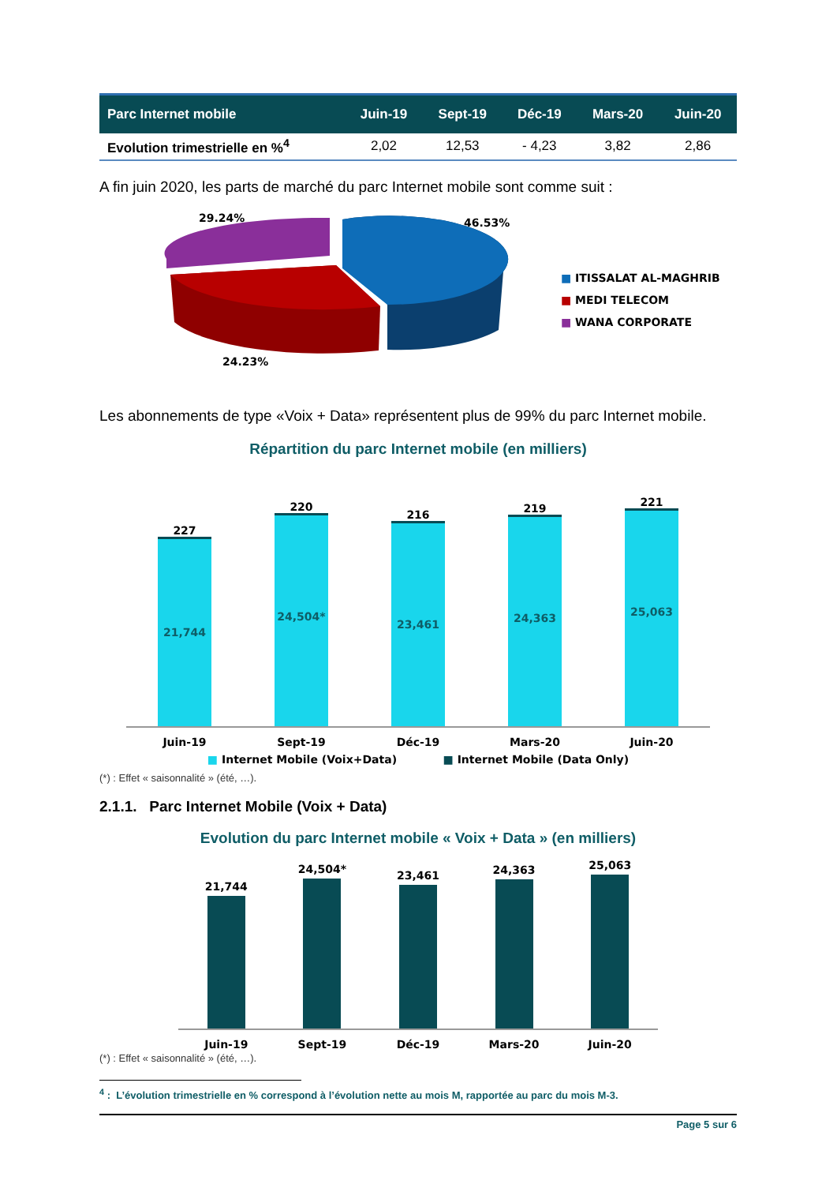| Parc Internet mobile | Juin-19 | Sept-19 | Déc-19 | Mars-20 | Juin-20 |
| --- | --- | --- | --- | --- | --- |
| Evolution trimestrielle en %<sup>4</sup> | 2,02 | 12,53 | - 4,23 | 3,82 | 2,86 |
A fin juin 2020, les parts de marché du parc Internet mobile sont comme suit :
29.24% 46.53%
24.23%
■ ITISSALAT AL-MAGHRIB
■ MEDI TELECOM
■ WANA CORPORATE
Les abonnements de type «Voix + Data» représentent plus de 99% du parc Internet mobile.
Répartition du parc Internet mobile (en milliers)
227
21,744
220
24,504*
216
23,461
219
24,363
221
25,063
Juin-19 Sept-19 Déc-19 Mars-20 Juin-20
■ Internet Mobile (Voix+Data) ■ Internet Mobile (Data Only)
(*) : Effet « saisonnalité » (été, …).
2.1.1. Parc Internet Mobile (Voix + Data)
Evolution du parc Internet mobile « Voix + Data » (en milliers)
21,744
24,504*
23,461
24,363
25,063
Juin-19 Sept-19 Déc-19 Mars-20 Juin-20
(*) : Effet « saisonnalité » (été, …).
<sup>4</sup> : L’évolution trimestrielle en % correspond à l’évolution nette au mois M, rapportée au parc du mois M-3.
Page 5 sur 6